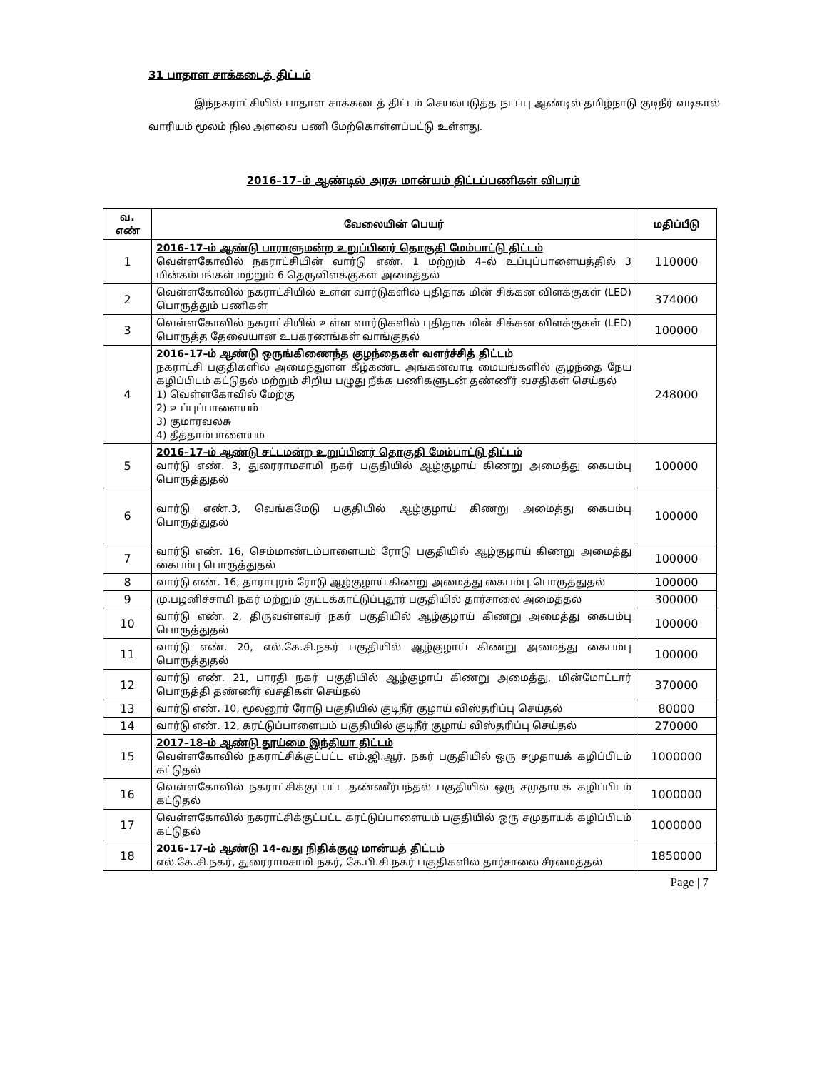31 பாதாள சாக்கடைத் திட்டம்
இந்நகராட்சியில் பாதாள சாக்கடைத் திட்டம் செயல்படுத்த நடப்பு ஆண்டில் தமிழ்நாடு குடிநீர் வடிகால் வாரியம் மூலம் நில அளவை பணி மேற்கொள்ளப்பட்டு உள்ளது.
2016–17–ம் ஆண்டில் அரசு மான்யம் திட்டப்பணிகள் விபரம்
| வ. எண் | வேலையின் பெயர் | மதிப்பீடு |
| --- | --- | --- |
| 1 | 2016–17–ம் ஆண்டு பாராளுமன்ற உறுப்பினர் தொகுதி மேம்பாட்டு திட்டம் வெள்ளகோவில் நகராட்சியின் வார்டு எண். 1 மற்றும் 4–ல் உப்புப்பாளையத்தில் 3 மின்கம்பங்கள் மற்றும் 6 தெருவிளக்குகள் அமைத்தல் | 110000 |
| 2 | வெள்ளகோவில் நகராட்சியில் உள்ள வார்டுகளில் புதிதாக மின் சிக்கன விளக்குகள் (LED) பொருத்தும் பணிகள் | 374000 |
| 3 | வெள்ளகோவில் நகராட்சியில் உள்ள வார்டுகளில் புதிதாக மின் சிக்கன விளக்குகள் (LED) பொருத்த தேவையான உபகரணங்கள் வாங்குதல் | 100000 |
| 4 | 2016–17–ம் ஆண்டு ஒருங்கிணைந்த குழந்தைகள் வளர்ச்சித் திட்டம் நகராட்சி பகுதிகளில் அமைந்துள்ள கீழ்கண்ட அங்கன்வாடி மையங்களில் குழந்தை நேய கழிப்பிடம் கட்டுதல் மற்றும் சிறிய பழுது நீக்க பணிகளுடன் தண்ணீர் வசதிகள் செய்தல் 1) வெள்ளகோவில் மேற்கு 2) உப்புப்பாளையம் 3) குமாரவலசு 4) தீத்தாம்பாளையம் | 248000 |
| 5 | 2016–17–ம் ஆண்டு சட்டமன்ற உறுப்பினர் தொகுதி மேம்பாட்டு திட்டம் வார்டு எண். 3, துரைராமசாமி நகர் பகுதியில் ஆழ்குழாய் கிணறு அமைத்து கைபம்பு பொருத்துதல் | 100000 |
| 6 | வார்டு எண்.3, வெங்கமேடு பகுதியில் ஆழ்குழாய் கிணறு அமைத்து கைபம்பு பொருத்துதல் | 100000 |
| 7 | வார்டு எண். 16, செம்மாண்டம்பாளையம் ரோடு பகுதியில் ஆழ்குழாய் கிணறு அமைத்து கைபம்பு பொருத்துதல் | 100000 |
| 8 | வார்டு எண். 16, தாராபுரம் ரோடு ஆழ்குழாய் கிணறு அமைத்து கைபம்பு பொருத்துதல் | 100000 |
| 9 | மு.பழனிச்சாமி நகர் மற்றும் குட்டக்காட்டுப்புதூர் பகுதியில் தார்சாலை அமைத்தல் | 300000 |
| 10 | வார்டு எண். 2, திருவள்ளவர் நகர் பகுதியில் ஆழ்குழாய் கிணறு அமைத்து கைபம்பு பொருத்துதல் | 100000 |
| 11 | வார்டு எண். 20, எல்.கே.சி.நகர் பகுதியில் ஆழ்குழாய் கிணறு அமைத்து கைபம்பு பொருத்துதல் | 100000 |
| 12 | வார்டு எண். 21, பாரதி நகர் பகுதியில் ஆழ்குழாய் கிணறு அமைத்து, மின்மோட்டார் பொருத்தி தண்ணீர் வசதிகள் செய்தல் | 370000 |
| 13 | வார்டு எண். 10, மூலனூர் ரோடு பகுதியில் குடிநீர் குழாய் விஸ்தரிப்பு செய்தல் | 80000 |
| 14 | வார்டு எண். 12, கரட்டுப்பாளையம் பகுதியில் குடிநீர் குழாய் விஸ்தரிப்பு செய்தல் | 270000 |
| 15 | 2017–18–ம் ஆண்டு தூய்மை இந்தியா திட்டம் வெள்ளகோவில் நகராட்சிக்குட்பட்ட எம்.ஜி.ஆர். நகர் பகுதியில் ஒரு சமுதாயக் கழிப்பிடம் கட்டுதல் | 1000000 |
| 16 | வெள்ளகோவில் நகராட்சிக்குட்பட்ட தண்ணீர்பந்தல் பகுதியில் ஒரு சமுதாயக் கழிப்பிடம் கட்டுதல் | 1000000 |
| 17 | வெள்ளகோவில் நகராட்சிக்குட்பட்ட கரட்டுப்பாளையம் பகுதியில் ஒரு சமுதாயக் கழிப்பிடம் கட்டுதல் | 1000000 |
| 18 | 2016–17–ம் ஆண்டு 14–வது நிதிக்குழு மான்யத் திட்டம் எல்.கே.சி.நகர், துரைராமசாமி நகர், கே.பி.சி.நகர் பகுதிகளில் தார்சாலை சீரமைத்தல் | 1850000 |
Page | 7